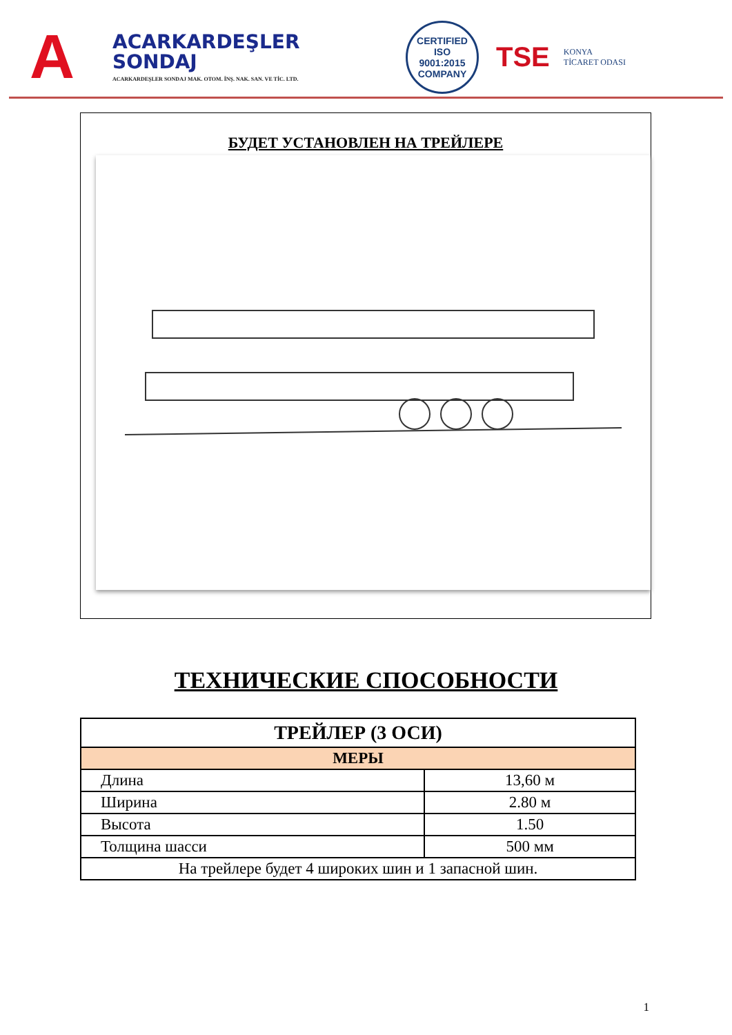A
ACARKARDEŞLER
SONDAJ
ACARKARDEŞLER SONDAJ MAK. OTOM. İNŞ. NAK. SAN. VE TİC. LTD.
CERTIFIED
ISO
9001:2015
COMPANY
TSE
KONYA
TİCARET ODASI
БУДЕТ УСТАНОВЛЕН НА ТРЕЙЛЕРЕ
ТЕХНИЧЕСКИЕ СПОСОБНОСТИ
| ТРЕЙЛЕР (3 ОСИ) | |
| --- | --- |
| МЕРЫ | |
| Длина | 13,60 м |
| Ширина | 2.80 м |
| Высота | 1.50 |
| Толщина шасси | 500 мм |
| На трейлере будет 4 широких шин и 1 запасной шин. | |
1